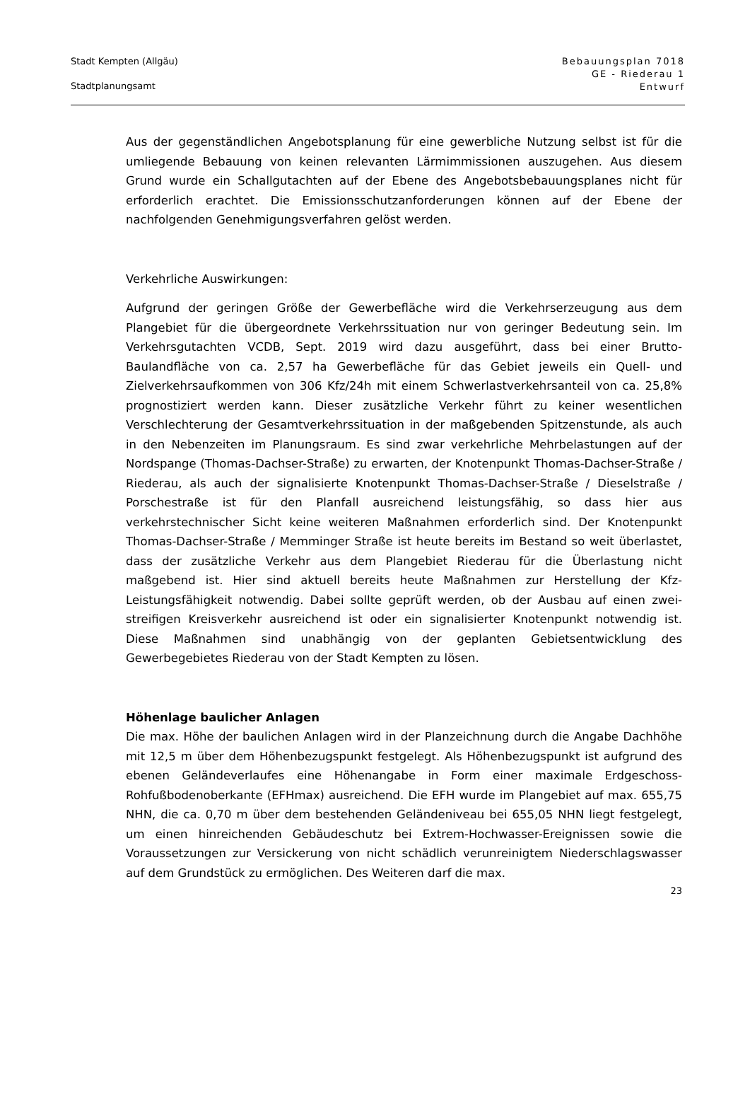Stadt Kempten (Allgäu)
Stadtplanungsamt
Bebauungsplan 7018
GE - Riederau 1
Entwurf
Aus der gegenständlichen Angebotsplanung für eine gewerbliche Nutzung selbst ist für die umliegende Bebauung von keinen relevanten Lärmimmissionen aus­zugehen. Aus diesem Grund wurde ein Schallgutachten auf der Ebene des An­gebotsbebauungsplanes nicht für erforderlich erachtet. Die Emissionsschutzan­forderungen können auf der Ebene der nachfolgenden Genehmigungsverfahren gelöst werden.
Verkehrliche Auswirkungen:
Aufgrund der geringen Größe der Gewerbefläche wird die Verkehrserzeugung aus dem Plangebiet für die übergeordnete Verkehrssituation nur von geringer Bedeutung sein. Im Verkehrsgutachten VCDB, Sept. 2019 wird dazu ausgeführt, dass bei einer Brutto-Baulandfläche von ca. 2,57 ha Gewerbefläche für das Ge­biet jeweils ein Quell- und Zielverkehrsaufkommen von 306 Kfz/24h mit einem Schwerlastverkehrsanteil von ca. 25,8% prognostiziert werden kann. Dieser zu­sätzliche Verkehr führt zu keiner wesentlichen Verschlechterung der Gesamt­verkehrssituation in der maßgebenden Spitzenstunde, als auch in den Neben­zeiten im Planungsraum. Es sind zwar verkehrliche Mehrbelastungen auf der Nordspange (Thomas-Dachser-Straße) zu erwarten, der Knotenpunkt Thomas-Dachser-Straße / Riederau, als auch der signalisierte Knotenpunkt Thomas-Dachser-Straße / Dieselstraße / Porschestraße ist für den Planfall ausreichend leistungsfähig, so dass hier aus verkehrstechnischer Sicht keine weiteren Maß­nahmen erforderlich sind. Der Knotenpunkt Thomas-Dachser-Straße / Memmin­ger Straße ist heute bereits im Bestand so weit überlastet, dass der zusätzliche Verkehr aus dem Plangebiet Riederau für die Überlastung nicht maßgebend ist. Hier sind aktuell bereits heute Maßnahmen zur Herstellung der Kfz-Leistungsfä­higkeit notwendig. Dabei sollte geprüft werden, ob der Ausbau auf einen zwei­streifigen Kreisverkehr ausreichend ist oder ein signalisierter Knotenpunkt not­wendig ist. Diese Maßnahmen sind unabhängig von der geplanten Gebietsent­wicklung des Gewerbegebietes Riederau von der Stadt Kempten zu lösen.
Höhenlage baulicher Anlagen
Die max. Höhe der baulichen Anlagen wird in der Planzeichnung durch die An­gabe Dachhöhe mit 12,5 m über dem Höhenbezugspunkt festgelegt. Als Höhen­bezugspunkt ist aufgrund des ebenen Geländeverlaufes eine Höhenangabe in Form einer maximale Erdgeschoss-Rohfußbodenoberkante (EFHmax) ausrei­chend. Die EFH wurde im Plangebiet auf max. 655,75 NHN, die ca. 0,70 m über dem bestehenden Geländeniveau bei 655,05 NHN liegt festgelegt, um einen hinreichenden Gebäudeschutz bei Extrem-Hochwasser-Ereignissen sowie die Voraussetzungen zur Versickerung von nicht schädlich verunreinigtem Nieder­schlagswasser auf dem Grundstück zu ermöglichen. Des Weiteren darf die max.
23